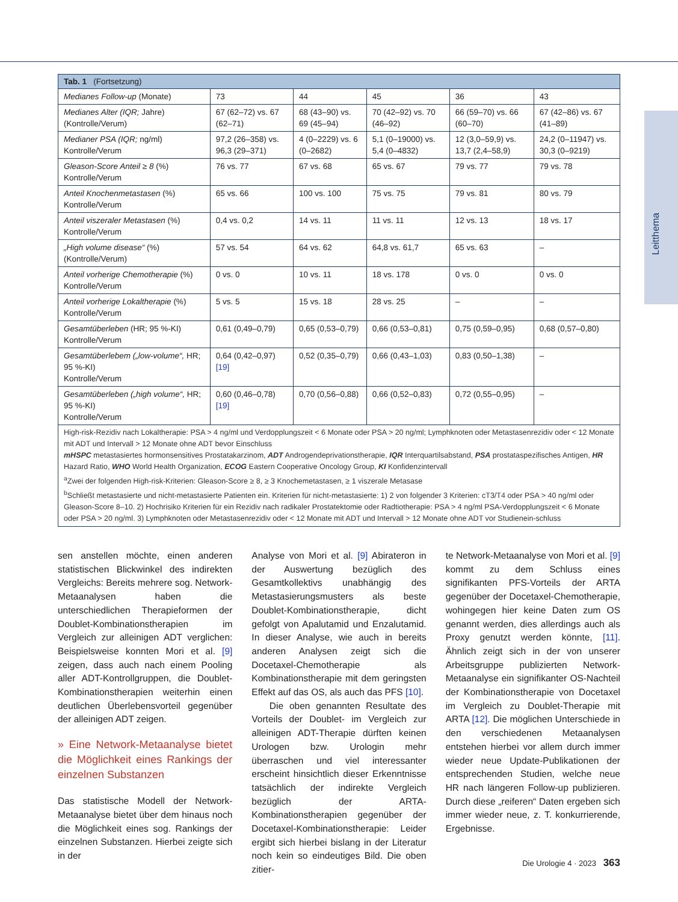Leitthema
| Tab. 1 (Fortsetzung) | | | | | |
| --- | --- | --- | --- | --- | --- |
| Medianes Follow-up (Monate) | 73 | 44 | 45 | 36 | 43 |
| Medianes Alter (IQR; Jahre) (Kontrolle/Verum) | 67 (62–72) vs. 67 (62–71) | 68 (43–90) vs. 69 (45–94) | 70 (42–92) vs. 70 (46–92) | 66 (59–70) vs. 66 (60–70) | 67 (42–86) vs. 67 (41–89) |
| Medianer PSA (IQR; ng/ml) Kontrolle/Verum | 97,2 (26–358) vs. 96,3 (29–371) | 4 (0–2229) vs. 6 (0–2682) | 5,1 (0–19000) vs. 5,4 (0–4832) | 12 (3,0–59,9) vs. 13,7 (2,4–58,9) | 24,2 (0–11947) vs. 30,3 (0–9219) |
| Gleason-Score Anteil ≥ 8 (%) Kontrolle/Verum | 76 vs. 77 | 67 vs. 68 | 65 vs. 67 | 79 vs. 77 | 79 vs. 78 |
| Anteil Knochenmetastasen (%) Kontrolle/Verum | 65 vs. 66 | 100 vs. 100 | 75 vs. 75 | 79 vs. 81 | 80 vs. 79 |
| Anteil viszeraler Metastasen (%) Kontrolle/Verum | 0,4 vs. 0,2 | 14 vs. 11 | 11 vs. 11 | 12 vs. 13 | 18 vs. 17 |
| „High volume disease“ (%) (Kontrolle/Verum) | 57 vs. 54 | 64 vs. 62 | 64,8 vs. 61,7 | 65 vs. 63 | – |
| Anteil vorherige Chemotherapie (%) Kontrolle/Verum | 0 vs. 0 | 10 vs. 11 | 18 vs. 178 | 0 vs. 0 | 0 vs. 0 |
| Anteil vorherige Lokaltherapie (%) Kontrolle/Verum | 5 vs. 5 | 15 vs. 18 | 28 vs. 25 | – | – |
| Gesamtüberleben (HR; 95 %-KI) Kontrolle/Verum | 0,61 (0,49–0,79) | 0,65 (0,53–0,79) | 0,66 (0,53–0,81) | 0,75 (0,59–0,95) | 0,68 (0,57–0,80) |
| Gesamtüberlebem („low-volume“, HR; 95 %-KI) Kontrolle/Verum | 0,64 (0,42–0,97) [19] | 0,52 (0,35–0,79) | 0,66 (0,43–1,03) | 0,83 (0,50–1,38) | – |
| Gesamtüberleben („high volume“, HR; 95 %-KI) Kontrolle/Verum | 0,60 (0,46–0,78) [19] | 0,70 (0,56–0,88) | 0,66 (0,52–0,83) | 0,72 (0,55–0,95) | – |
| High-risk-Rezidiv nach Lokaltherapie: PSA > 4 ng/ml und Verdopplungszeit < 6 Monate oder PSA > 20 ng/ml; Lymphknoten oder Metastasenrezidiv oder < 12 Monate mit ADT und Intervall > 12 Monate ohne ADT bevor Einschluss mHSPC metastasiertes hormonsensitives Prostatakarzinom, ADT Androgendeprivationstherapie, IQR Interquartilsabstand, PSA prostataspezifisches Antigen, HR Hazard Ratio, WHO World Health Organization, ECOG Eastern Cooperative Oncology Group, KI Konfidenzintervall <sup>a</sup> Zwei der folgenden High-risk-Kriterien: Gleason-Score ≥ 8, ≥ 3 Knochemetastasen, ≥ 1 viszerale Metasase <sup>b</sup> Schließt metastasierte und nicht-metastasierte Patienten ein. Kriterien für nicht-metastasierte: 1) 2 von folgender 3 Kriterien: cT3/T4 oder PSA > 40 ng/ml oder Gleason-Score 8–10. 2) Hochrisiko Kriterien für ein Rezidiv nach radikaler Prostatektomie oder Radtiotherapie: PSA > 4 ng/ml PSA-Verdopplungszeit < 6 Monate oder PSA > 20 ng/ml. 3) Lymphknoten oder Metastasenrezidiv oder < 12 Monate mit ADT und Intervall > 12 Monate ohne ADT vor Studienein-schluss | | | | | |
sen anstellen möchte, einen anderen statistischen Blickwinkel des indirekten Vergleichs: Bereits mehrere sog. Network-Metaanalysen haben die unterschiedlichen Therapieformen der Doublet-Kombinationstherapien im Vergleich zur alleinigen ADT verglichen: Beispielsweise konnten Mori et al. [9] zeigen, dass auch nach einem Pooling aller ADT-Kontrollgruppen, die Doublet-Kombinationstherapien weiterhin einen deutlichen Überlebensvorteil gegenüber der alleinigen ADT zeigen.
» Eine Network-Metaanalyse bietet die Möglichkeit eines Rankings der einzelnen Substanzen
Das statistische Modell der Network-Metaanalyse bietet über dem hinaus noch die Möglichkeit eines sog. Rankings der einzelnen Substanzen. Hierbei zeigte sich in der
Analyse von Mori et al. [9] Abirateron in der Auswertung bezüglich des Gesamtkollektivs unabhängig des Metastasierungsmusters als beste Doublet-Kombinationstherapie, dicht gefolgt von Apalutamid und Enzalutamid. In dieser Analyse, wie auch in bereits anderen Analysen zeigt sich die Docetaxel-Chemotherapie als Kombinationstherapie mit dem geringsten Effekt auf das OS, als auch das PFS [10].
Die oben genannten Resultate des Vorteils der Doublet- im Vergleich zur alleinigen ADT-Therapie dürften keinen Urologen bzw. Urologin mehr überraschen und viel interessanter erscheint hinsichtlich dieser Erkenntnisse tatsächlich der indirekte Vergleich bezüglich der ARTA-Kombinationstherapien gegenüber der Docetaxel-Kombinationstherapie: Leider ergibt sich hierbei bislang in der Literatur noch kein so eindeutiges Bild. Die oben zitier-
te Network-Metaanalyse von Mori et al. [9] kommt zu dem Schluss eines signifikanten PFS-Vorteils der ARTA gegenüber der Docetaxel-Chemotherapie, wohingegen hier keine Daten zum OS genannt werden, dies allerdings auch als Proxy genutzt werden könnte, [11]. Ähnlich zeigt sich in der von unserer Arbeitsgruppe publizierten Network-Metaanalyse ein signifikanter OS-Nachteil der Kombinationstherapie von Docetaxel im Vergleich zu Doublet-Therapie mit ARTA [12]. Die möglichen Unterschiede in den verschiedenen Metaanalysen entstehen hierbei vor allem durch immer wieder neue Update-Publikationen der entsprechenden Studien, welche neue HR nach längeren Follow-up publizieren. Durch diese „reiferen“ Daten ergeben sich immer wieder neue, z. T. konkurrierende, Ergebnisse.
Die Urologie 4 · 2023 363